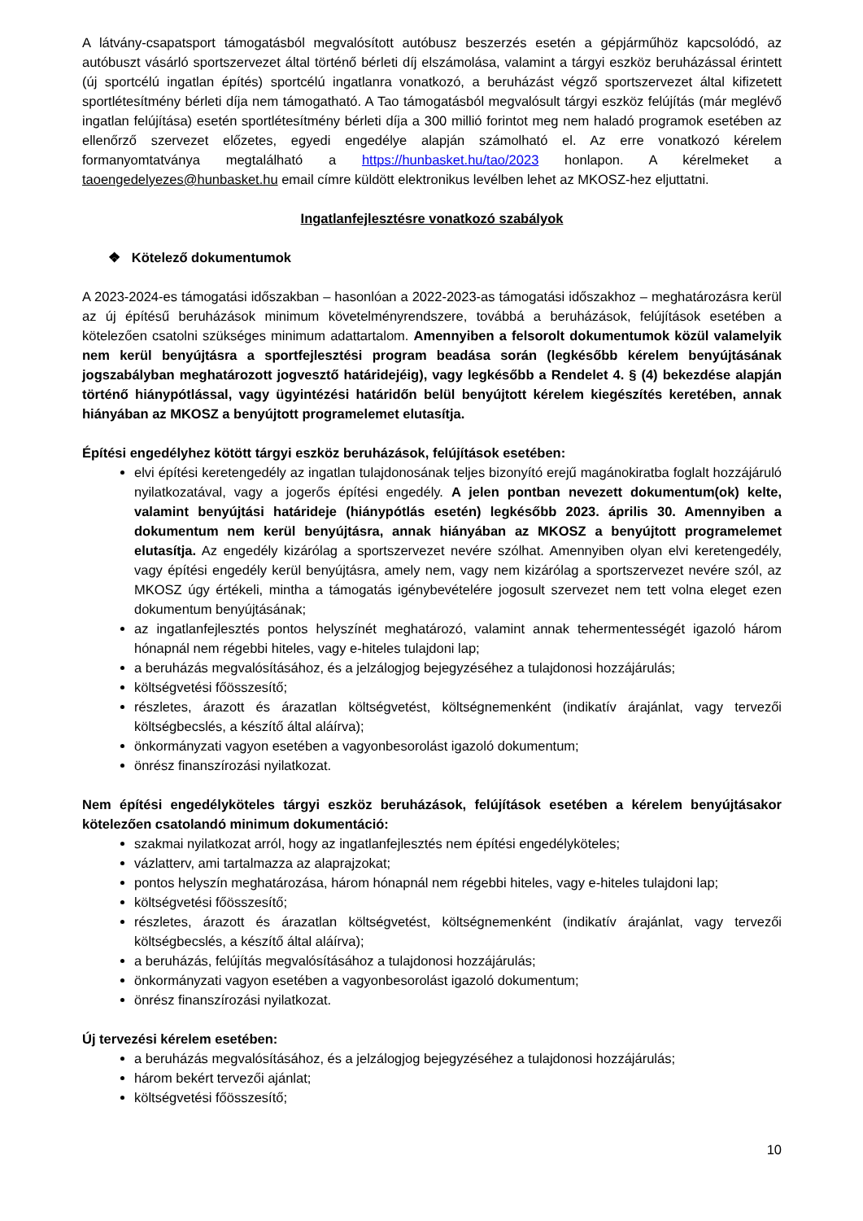A látvány-csapatsport támogatásból megvalósított autóbusz beszerzés esetén a gépjárműhöz kapcsolódó, az autóbuszt vásárló sportszervezet által történő bérleti díj elszámolása, valamint a tárgyi eszköz beruházással érintett (új sportcélú ingatlan építés) sportcélú ingatlanra vonatkozó, a beruházást végző sportszervezet által kifizetett sportlétesítmény bérleti díja nem támogatható. A Tao támogatásból megvalósult tárgyi eszköz felújítás (már meglévő ingatlan felújítása) esetén sportlétesítmény bérleti díja a 300 millió forintot meg nem haladó programok esetében az ellenőrző szervezet előzetes, egyedi engedélye alapján számolható el. Az erre vonatkozó kérelem formanyomtatványa megtalálható a https://hunbasket.hu/tao/2023 honlapon. A kérelmeket a taoengedelyezes@hunbasket.hu email címre küldött elektronikus levélben lehet az MKOSZ-hez eljuttatni.
Ingatlanfejlesztésre vonatkozó szabályok
❖ Kötelező dokumentumok
A 2023-2024-es támogatási időszakban – hasonlóan a 2022-2023-as támogatási időszakhoz – meghatározásra kerül az új építésű beruházások minimum követelményrendszere, továbbá a beruházások, felújítások esetében a kötelezően csatolni szükséges minimum adattartalom. Amennyiben a felsorolt dokumentumok közül valamelyik nem kerül benyújtásra a sportfejlesztési program beadása során (legkésőbb kérelem benyújtásának jogszabályban meghatározott jogvesztő határidejéig), vagy legkésőbb a Rendelet 4. § (4) bekezdése alapján történő hiánypótlással, vagy ügyintézési határidőn belül benyújtott kérelem kiegészítés keretében, annak hiányában az MKOSZ a benyújtott programelemet elutasítja.
Építési engedélyhez kötött tárgyi eszköz beruházások, felújítások esetében:
elvi építési keretengedély az ingatlan tulajdonosának teljes bizonyító erejű magánokiratba foglalt hozzájáruló nyilatkozatával, vagy a jogerős építési engedély. A jelen pontban nevezett dokumentum(ok) kelte, valamint benyújtási határideje (hiánypótlás esetén) legkésőbb 2023. április 30. Amennyiben a dokumentum nem kerül benyújtásra, annak hiányában az MKOSZ a benyújtott programelemet elutasítja. Az engedély kizárólag a sportszervezet nevére szólhat. Amennyiben olyan elvi keretengedély, vagy építési engedély kerül benyújtásra, amely nem, vagy nem kizárólag a sportszervezet nevére szól, az MKOSZ úgy értékeli, mintha a támogatás igénybevételére jogosult szervezet nem tett volna eleget ezen dokumentum benyújtásának;
az ingatlanfejlesztés pontos helyszínét meghatározó, valamint annak tehermentességét igazoló három hónapnál nem régebbi hiteles, vagy e-hiteles tulajdoni lap;
a beruházás megvalósításához, és a jelzálogjog bejegyzéséhez a tulajdonosi hozzájárulás;
költségvetési főösszesítő;
részletes, árazott és árazatlan költségvetést, költségnemenként (indikatív árajánlat, vagy tervezői költségbecslés, a készítő által aláírva);
önkormányzati vagyon esetében a vagyonbesorolást igazoló dokumentum;
önrész finanszírozási nyilatkozat.
Nem építési engedélyköteles tárgyi eszköz beruházások, felújítások esetében a kérelem benyújtásakor kötelezően csatolandó minimum dokumentáció:
szakmai nyilatkozat arról, hogy az ingatlanfejlesztés nem építési engedélyköteles;
vázlatterv, ami tartalmazza az alaprajzokat;
pontos helyszín meghatározása, három hónapnál nem régebbi hiteles, vagy e-hiteles tulajdoni lap;
költségvetési főösszesítő;
részletes, árazott és árazatlan költségvetést, költségnemenként (indikatív árajánlat, vagy tervezői költségbecslés, a készítő által aláírva);
a beruházás, felújítás megvalósításához a tulajdonosi hozzájárulás;
önkormányzati vagyon esetében a vagyonbesorolást igazoló dokumentum;
önrész finanszírozási nyilatkozat.
Új tervezési kérelem esetében:
a beruházás megvalósításához, és a jelzálogjog bejegyzéséhez a tulajdonosi hozzájárulás;
három bekért tervezői ajánlat;
költségvetési főösszesítő;
10